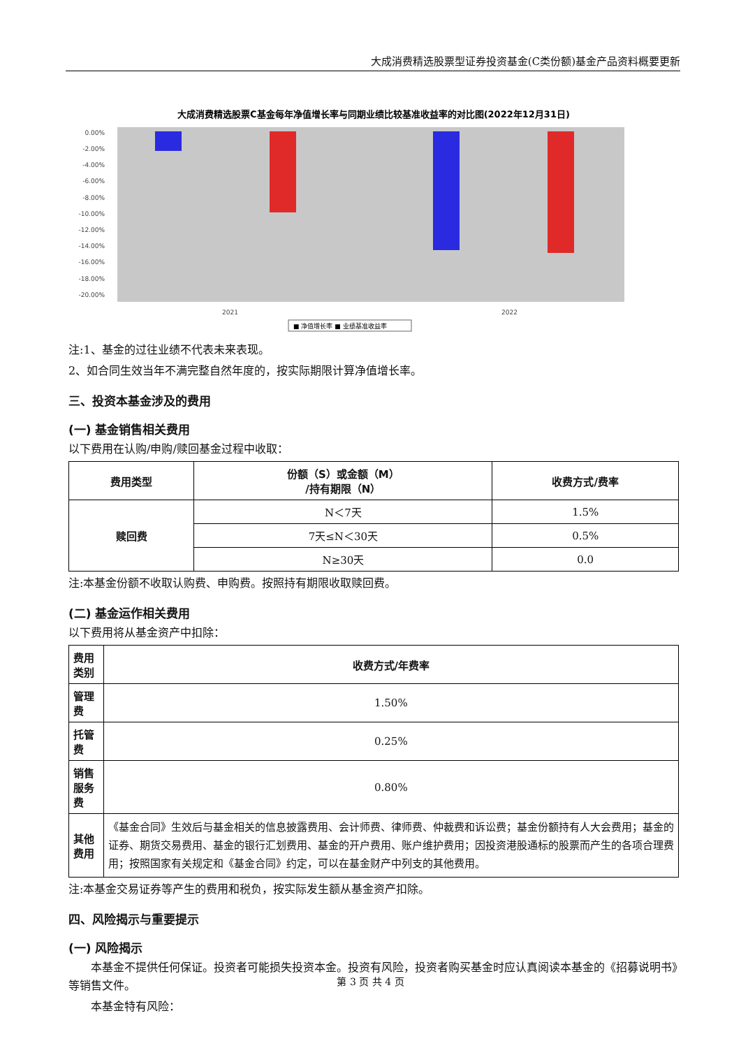大成消费精选股票型证券投资基金(C类份额)基金产品资料概要更新
大成消费精选股票C基金每年净值增长率与同期业绩比较基准收益率的对比图(2022年12月31日)
0.00%
-2.00%
-4.00%
-6.00%
-8.00%
-10.00%
-12.00%
-14.00%
-16.00%
-18.00%
-20.00%
2021
2022
■ 净值增长率 ■ 业绩基准收益率
注:1、基金的过往业绩不代表未来表现。
2、如合同生效当年不满完整自然年度的，按实际期限计算净值增长率。
三、投资本基金涉及的费用
(一) 基金销售相关费用
以下费用在认购/申购/赎回基金过程中收取：
| 费用类型 | 份额（S）或金额（M） /持有期限（N） | 收费方式/费率 |
| --- | --- | --- |
| 赎回费 | N＜7天 | 1.5% |
| | 7天≤N＜30天 | 0.5% |
| | N≥30天 | 0.0 |
注:本基金份额不收取认购费、申购费。按照持有期限收取赎回费。
(二) 基金运作相关费用
以下费用将从基金资产中扣除：
| 费用类别 | 收费方式/年费率 |
| --- | --- |
| 管理费 | 1.50% |
| 托管费 | 0.25% |
| 销售服务费 | 0.80% |
| 其他费用 | 《基金合同》生效后与基金相关的信息披露费用、会计师费、律师费、仲裁费和诉讼费；基金份额持有人大会费用；基金的证券、期货交易费用、基金的银行汇划费用、基金的开户费用、账户维护费用；因投资港股通标的股票而产生的各项合理费用；按照国家有关规定和《基金合同》约定，可以在基金财产中列支的其他费用。 |
注:本基金交易证券等产生的费用和税负，按实际发生额从基金资产扣除。
四、风险揭示与重要提示
(一) 风险揭示
本基金不提供任何保证。投资者可能损失投资本金。投资有风险，投资者购买基金时应认真阅读本基金的《招募说明书》等销售文件。
本基金特有风险：
第 3 页 共 4 页